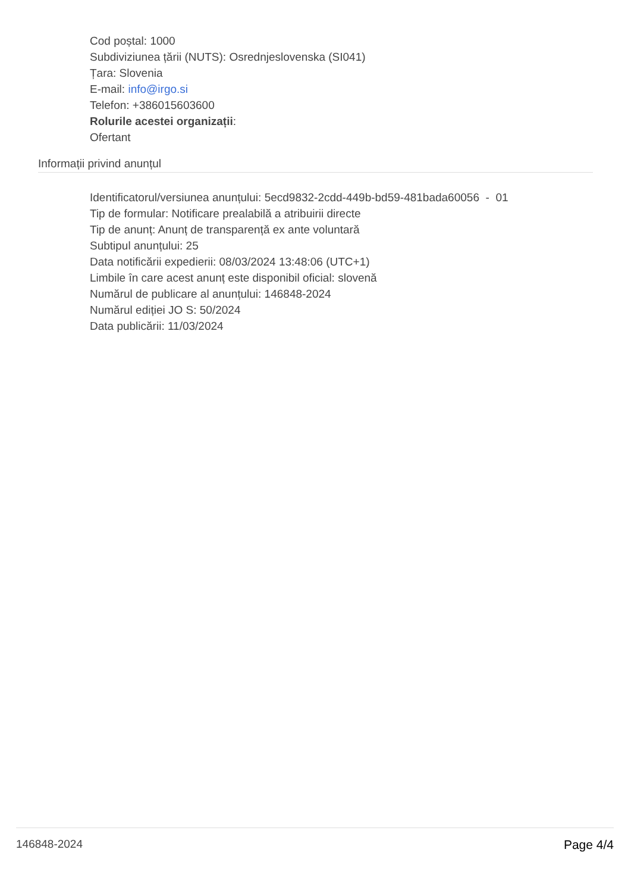Cod poștal: 1000
Subdiviziunea țării (NUTS): Osrednjeslovenska (SI041)
Țara: Slovenia
E-mail: info@irgo.si
Telefon: +386015603600
Rolurile acestei organizații:
Ofertant
Informații privind anunțul
Identificatorul/versiunea anunțului: 5ecd9832-2cdd-449b-bd59-481bada60056 - 01
Tip de formular: Notificare prealabilă a atribuirii directe
Tip de anunț: Anunț de transparență ex ante voluntară
Subtipul anunțului: 25
Data notificării expedierii: 08/03/2024 13:48:06 (UTC+1)
Limbile în care acest anunț este disponibil oficial: slovenă
Numărul de publicare al anunțului: 146848-2024
Numărul ediției JO S: 50/2024
Data publicării: 11/03/2024
146848-2024 Page 4/4